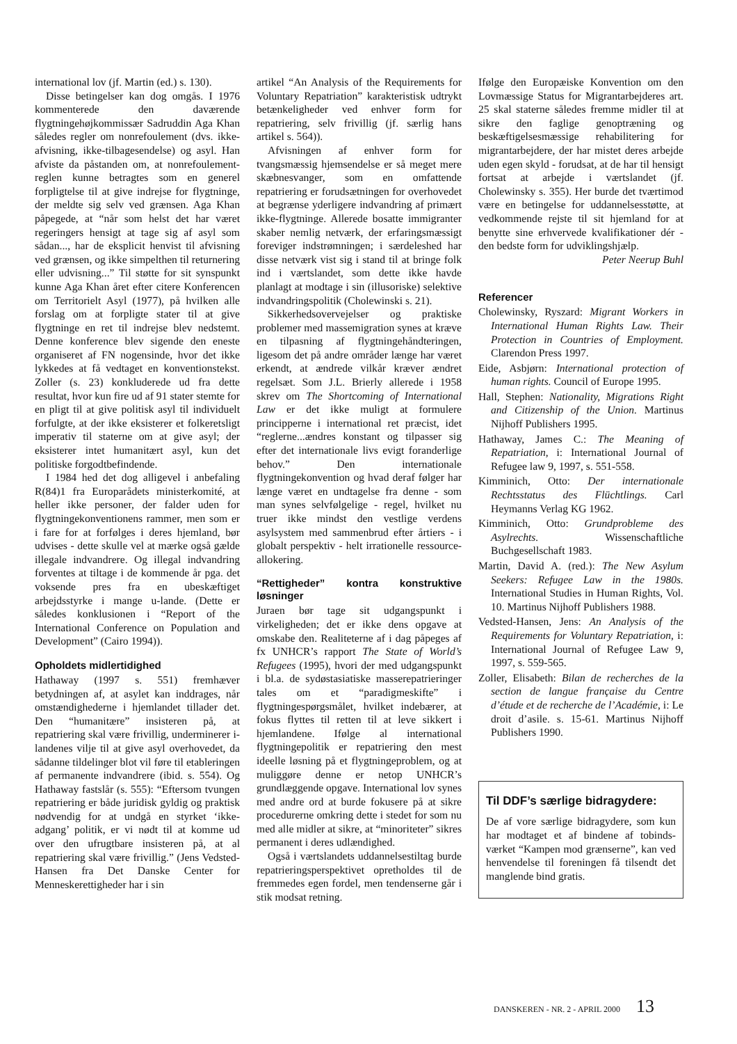international lov (jf. Martin (ed.) s. 130).
Disse betingelser kan dog omgås. I 1976 kommenterede den daværende flygtningehøjkommissær Sadruddin Aga Khan således regler om nonrefoulement (dvs. ikke-afvisning, ikke-tilbagesendelse) og asyl. Han afviste da påstanden om, at nonrefoulement-reglen kunne betragtes som en generel forpligtelse til at give indrejse for flygtninge, der meldte sig selv ved grænsen. Aga Khan påpegede, at “når som helst det har været regeringers hensigt at tage sig af asyl som sådan..., har de eksplicit henvist til afvisning ved grænsen, og ikke simpelthen til returnering eller udvisning...” Til støtte for sit synspunkt kunne Aga Khan året efter citere Konferencen om Territorielt Asyl (1977), på hvilken alle forslag om at forpligte stater til at give flygtninge en ret til indrejse blev nedstemt. Denne konference blev sigende den eneste organiseret af FN nogensinde, hvor det ikke lykkedes at få vedtaget en konventionstekst. Zoller (s. 23) konkluderede ud fra dette resultat, hvor kun fire ud af 91 stater stemte for en pligt til at give politisk asyl til individuelt forfulgte, at der ikke eksisterer et folkeretsligt imperativ til staterne om at give asyl; der eksisterer intet humanitært asyl, kun det politiske forgodtbefindende.
I 1984 hed det dog alligevel i anbefaling R(84)1 fra Europarådets ministerkomité, at heller ikke personer, der falder uden for flygtningekonventionens rammer, men som er i fare for at forfølges i deres hjemland, bør udvises - dette skulle vel at mærke også gælde illegale indvandrere. Og illegal indvandring forventes at tiltage i de kommende år pga. det voksende pres fra en ubeskæftiget arbejdsstyrke i mange u-lande. (Dette er således konklusionen i “Report of the International Conference on Population and Development” (Cairo 1994)).
Opholdets midlertidighed
Hathaway (1997 s. 551) fremhæver betydningen af, at asylet kan inddrages, når omstændighederne i hjemlandet tillader det. Den “humanitære” insisteren på, at repatriering skal være frivillig, underminerer i-landenes vilje til at give asyl overhovedet, da sådanne tildelinger blot vil føre til etableringen af permanente indvandrere (ibid. s. 554). Og Hathaway fastslår (s. 555): “Eftersom tvungen repatriering er både juridisk gyldig og praktisk nødvendig for at undgå en styrket ‘ikke-adgang’ politik, er vi nødt til at komme ud over den ufrugtbare insisteren på, at al repatriering skal være frivillig.” (Jens Vedsted-Hansen fra Det Danske Center for Menneskerettigheder har i sin
artikel “An Analysis of the Requirements for Voluntary Repatriation” karakteristisk udtrykt betænkeligheder ved enhver form for repatriering, selv frivillig (jf. særlig hans artikel s. 564)).
Afvisningen af enhver form for tvangsmæssig hjemsendelse er så meget mere skæbnesvanger, som en omfattende repatriering er forudsætningen for overhovedet at begrænse yderligere indvandring af primært ikke-flygtninge. Allerede bosatte immigranter skaber nemlig netværk, der erfaringsmæssigt foreviger indstrømningen; i særdeleshed har disse netværk vist sig i stand til at bringe folk ind i værtslandet, som dette ikke havde planlagt at modtage i sin (illusoriske) selektive indvandringspolitik (Cholewinski s. 21).
Sikkerhedsovervejelser og praktiske problemer med massemigration synes at kræve en tilpasning af flygtningehåndteringen, ligesom det på andre områder længe har været erkendt, at ændrede vilkår kræver ændret regelsæt. Som J.L. Brierly allerede i 1958 skrev om The Shortcoming of International Law er det ikke muligt at formulere principperne i international ret præcist, idet “reglerne...ændres konstant og tilpasser sig efter det internationale livs evigt foranderlige behov.” Den internationale flygtningekonvention og hvad deraf følger har længe været en undtagelse fra denne - som man synes selvfølgelige - regel, hvilket nu truer ikke mindst den vestlige verdens asylsystem med sammenbrud efter årtiers - i globalt perspektiv - helt irrationelle ressource-allokering.
“Rettigheder” kontra konstruktive løsninger
Juraen bør tage sit udgangspunkt i virkeligheden; det er ikke dens opgave at omskabe den. Realiteterne af i dag påpeges af fx UNHCR’s rapport The State of World’s Refugees (1995), hvori der med udgangspunkt i bl.a. de sydøstasiatiske masserepatrieringer tales om et “paradigmeskifte” i flygtningespørgsmålet, hvilket indebærer, at fokus flyttes til retten til at leve sikkert i hjemlandene. Ifølge al international flygtningepolitik er repatriering den mest ideelle løsning på et flygtningeproblem, og at muliggøre denne er netop UNHCR’s grundlæggende opgave. International lov synes med andre ord at burde fokusere på at sikre procedurerne omkring dette i stedet for som nu med alle midler at sikre, at “minoriteter” sikres permanent i deres udlændighed.
Også i værtslandets uddannelsestiltag burde repatrieringsperspektivet opretholdes til de fremmedes egen fordel, men tendenserne går i stik modsat retning.
Ifølge den Europæiske Konvention om den Lovmæssige Status for Migrantarbejderes art. 25 skal staterne således fremme midler til at sikre den faglige genoptræning og beskæftigelsesmæssige rehabilitering for migrantarbejdere, der har mistet deres arbejde uden egen skyld - forudsat, at de har til hensigt fortsat at arbejde i værtslandet (jf. Cholewinsky s. 355). Her burde det tværtimod være en betingelse for uddannelsesstøtte, at vedkommende rejste til sit hjemland for at benytte sine erhvervede kvalifikationer dér - den bedste form for udviklingshjælp.
Peter Neerup Buhl
Referencer
Cholewinsky, Ryszard: Migrant Workers in International Human Rights Law. Their Protection in Countries of Employment. Clarendon Press 1997.
Eide, Asbjørn: International protection of human rights. Council of Europe 1995.
Hall, Stephen: Nationality, Migrations Right and Citizenship of the Union. Martinus Nijhoff Publishers 1995.
Hathaway, James C.: The Meaning of Repatriation, i: International Journal of Refugee law 9, 1997, s. 551-558.
Kimminich, Otto: Der internationale Rechtsstatus des Flüchtlings. Carl Heymanns Verlag KG 1962.
Kimminich, Otto: Grundprobleme des Asylrechts. Wissenschaftliche Buchgesellschaft 1983.
Martin, David A. (red.): The New Asylum Seekers: Refugee Law in the 1980s. International Studies in Human Rights, Vol. 10. Martinus Nijhoff Publishers 1988.
Vedsted-Hansen, Jens: An Analysis of the Requirements for Voluntary Repatriation, i: International Journal of Refugee Law 9, 1997, s. 559-565.
Zoller, Elisabeth: Bilan de recherches de la section de langue française du Centre d’étude et de recherche de l’Académie, i: Le droit d’asile. s. 15-61. Martinus Nijhoff Publishers 1990.
Til DDF’s særlige bidragydere:
De af vore særlige bidragydere, som kun har modtaget et af bindene af tobinds-værket “Kampen mod grænserne”, kan ved henvendelse til foreningen få tilsendt det manglende bind gratis.
DANSKEREN - NR. 2 - APRIL 2000 13